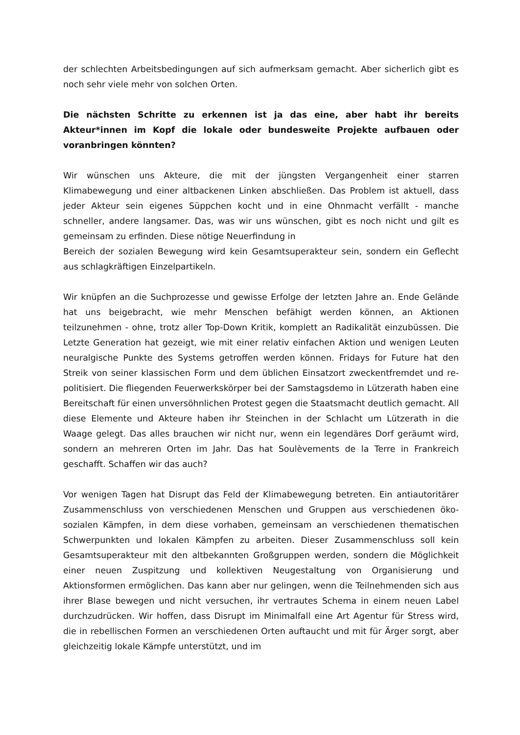der schlechten Arbeitsbedingungen auf sich aufmerksam gemacht. Aber sicherlich gibt es noch sehr viele mehr von solchen Orten.
Die nächsten Schritte zu erkennen ist ja das eine, aber habt ihr bereits Akteur*innen im Kopf die lokale oder bundesweite Projekte aufbauen oder voranbringen könnten?
Wir wünschen uns Akteure, die mit der jüngsten Vergangenheit einer starren Klimabewegung und einer altbackenen Linken abschließen. Das Problem ist aktuell, dass jeder Akteur sein eigenes Süppchen kocht und in eine Ohnmacht verfällt - manche schneller, andere langsamer. Das, was wir uns wünschen, gibt es noch nicht und gilt es gemeinsam zu erfinden. Diese nötige Neuerfindung in
Bereich der sozialen Bewegung wird kein Gesamtsuperakteur sein, sondern ein Geflecht aus schlagkräftigen Einzelpartikeln.
Wir knüpfen an die Suchprozesse und gewisse Erfolge der letzten Jahre an. Ende Gelände hat uns beigebracht, wie mehr Menschen befähigt werden können, an Aktionen teilzunehmen - ohne, trotz aller Top-Down Kritik, komplett an Radikalität einzubüssen. Die Letzte Generation hat gezeigt, wie mit einer relativ einfachen Aktion und wenigen Leuten neuralgische Punkte des Systems getroffen werden können. Fridays for Future hat den Streik von seiner klassischen Form und dem üblichen Einsatzort zweckentfremdet und re-politisiert. Die fliegenden Feuerwerkskörper bei der Samstagsdemo in Lützerath haben eine Bereitschaft für einen unversöhnlichen Protest gegen die Staatsmacht deutlich gemacht. All diese Elemente und Akteure haben ihr Steinchen in der Schlacht um Lützerath in die Waage gelegt. Das alles brauchen wir nicht nur, wenn ein legendäres Dorf geräumt wird, sondern an mehreren Orten im Jahr. Das hat Soulèvements de la Terre in Frankreich geschafft. Schaffen wir das auch?
Vor wenigen Tagen hat Disrupt das Feld der Klimabewegung betreten. Ein antiautoritärer Zusammenschluss von verschiedenen Menschen und Gruppen aus verschiedenen öko-sozialen Kämpfen, in dem diese vorhaben, gemeinsam an verschiedenen thematischen Schwerpunkten und lokalen Kämpfen zu arbeiten. Dieser Zusammenschluss soll kein Gesamtsuperakteur mit den altbekannten Großgruppen werden, sondern die Möglichkeit einer neuen Zuspitzung und kollektiven Neugestaltung von Organisierung und Aktionsformen ermöglichen. Das kann aber nur gelingen, wenn die Teilnehmenden sich aus ihrer Blase bewegen und nicht versuchen, ihr vertrautes Schema in einem neuen Label durchzudrücken. Wir hoffen, dass Disrupt im Minimalfall eine Art Agentur für Stress wird, die in rebellischen Formen an verschiedenen Orten auftaucht und mit für Ärger sorgt, aber gleichzeitig lokale Kämpfe unterstützt, und im